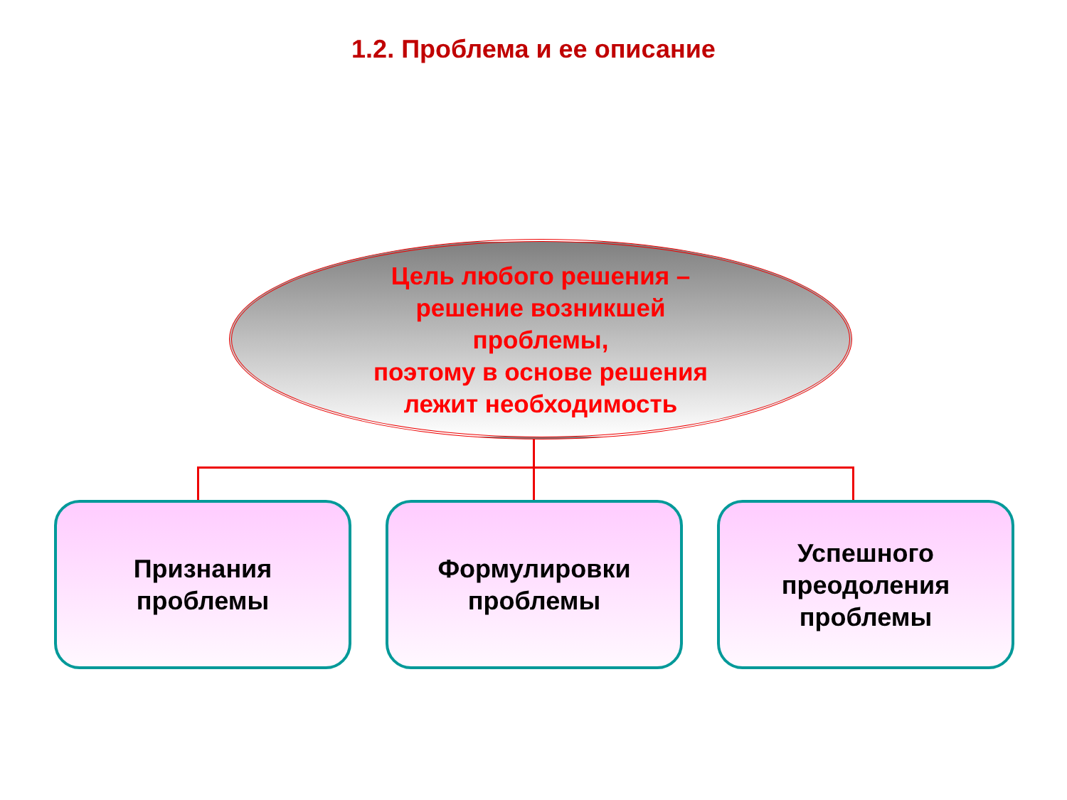1.2. Проблема и ее описание
Цель любого решения –
решение возникшей
проблемы,
поэтому в основе решения
лежит необходимость
Признания
проблемы
Формулировки
проблемы
Успешного
преодоления
проблемы